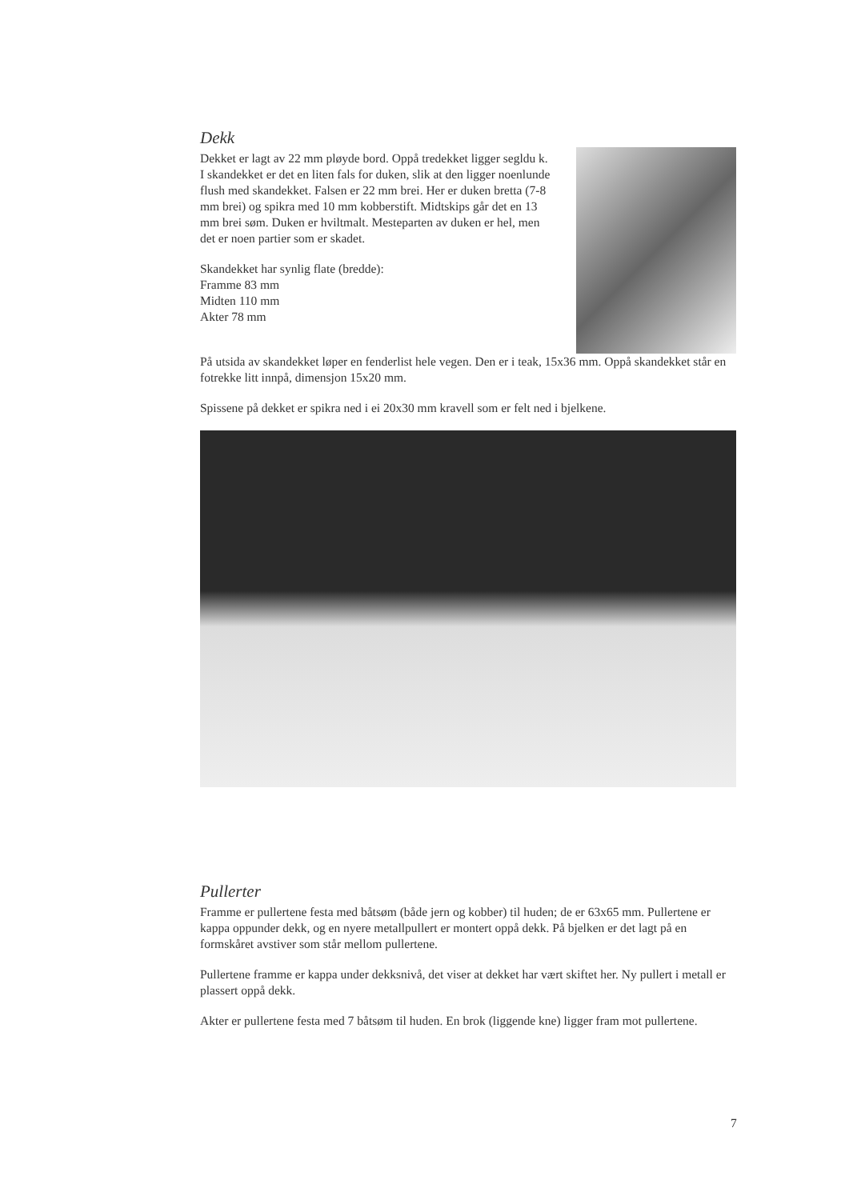Dekk
Dekket er lagt av 22 mm pløyde bord. Oppå tredekket ligger segldu k. I skandekket er det en liten fals for duken, slik at den ligger noenlunde flush med skandekket. Falsen er 22 mm brei. Her er duken bretta (7-8 mm brei) og spikra med 10 mm kobberstift. Midtskips går det en 13 mm brei søm. Duken er hviltmalt. Mesteparten av duken er hel, men det er noen partier som er skadet.
Skandekket har synlig flate (bredde):
Framme 83 mm
Midten 110 mm
Akter 78 mm
På utsida av skandekket løper en fenderlist hele vegen. Den er i teak, 15x36 mm. Oppå skandekket står en fotrekke litt innpå, dimensjon 15x20 mm.
Spissene på dekket er spikra ned i ei 20x30 mm kravell som er felt ned i bjelkene.
Pullerter
Framme er pullertene festa med båtsøm (både jern og kobber) til huden; de er 63x65 mm. Pullertene er kappa oppunder dekk, og en nyere metallpullert er montert oppå dekk. På bjelken er det lagt på en formskåret avstiver som står mellom pullertene.
Pullertene framme er kappa under dekksnivå, det viser at dekket har vært skiftet her. Ny pullert i metall er plassert oppå dekk.
Akter er pullertene festa med 7 båtsøm til huden. En brok (liggende kne) ligger fram mot pullertene.
7